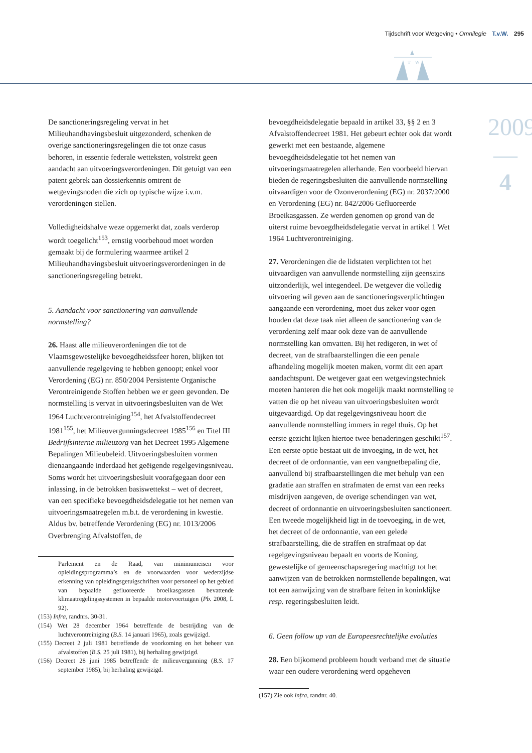Tijdschrift voor Wetgeving • Omnilegie T.v.W. 295
T
W
2009
—
4
De sanctioneringsregeling vervat in het Milieuhandhavingsbesluit uitgezonderd, schenken de overige sanctioneringsregelingen die tot onze casus behoren, in essentie federale wetteksten, volstrekt geen aandacht aan uitvoeringsverordeningen. Dit getuigt van een patent gebrek aan dossierkennis omtrent de wetgevingsnoden die zich op typische wijze i.v.m. verordeningen stellen.
Volledigheidshalve weze opgemerkt dat, zoals verderop wordt toegelicht<sup>153</sup>, ernstig voorbehoud moet worden gemaakt bij de formulering waarmee artikel 2 Milieuhandhavingsbesluit uitvoeringsverordeningen in de sanctioneringsregeling betrekt.
5. Aandacht voor sanctionering van aanvullende normstelling?
26. Haast alle milieuverordeningen die tot de Vlaamsgewestelijke bevoegdheidssfeer horen, blijken tot aanvullende regelgeving te hebben genoopt; enkel voor Verordening (EG) nr. 850/2004 Persistente Organische Verontreinigende Stoffen hebben we er geen gevonden. De normstelling is vervat in uitvoeringsbesluiten van de Wet 1964 Luchtverontreiniging<sup>154</sup>, het Afvalstoffendecreet 1981<sup>155</sup>, het Milieuvergunningsdecreet 1985<sup>156</sup> en Titel III Bedrijfsinterne milieuzorg van het Decreet 1995 Algemene Bepalingen Milieubeleid. Uitvoeringsbesluiten vormen dienaangaande inderdaad het geëigende regelgevingsniveau. Soms wordt het uitvoeringsbesluit voorafgegaan door een inlassing, in de betrokken basiswettekst – wet of decreet, van een specifieke bevoegdheidsdelegatie tot het nemen van uitvoeringsmaatregelen m.b.t. de verordening in kwestie. Aldus bv. betreffende Verordening (EG) nr. 1013/2006 Overbrenging Afvalstoffen, de
Parlement en de Raad, van minimumeisen voor opleidingsprogramma’s en de voorwaarden voor wederzijdse erkenning van opleidingsgetuigschriften voor personeel op het gebied van bepaalde gefluoreerde broeikasgassen bevattende klimaatregelingssystemen in bepaalde motorvoertuigen (Pb. 2008, L 92).
(153) Infra, randnrs. 30-31.
(154) Wet 28 december 1964 betreffende de bestrijding van de luchtverontreiniging (B.S. 14 januari 1965), zoals gewijzigd.
(155) Decreet 2 juli 1981 betreffende de voorkoming en het beheer van afvalstoffen (B.S. 25 juli 1981), bij herhaling gewijzigd.
(156) Decreet 28 juni 1985 betreffende de milieuvergunning (B.S. 17 september 1985), bij herhaling gewijzigd.
bevoegdheidsdelegatie bepaald in artikel 33, §§ 2 en 3 Afvalstoffendecreet 1981. Het gebeurt echter ook dat wordt gewerkt met een bestaande, algemene bevoegdheidsdelegatie tot het nemen van uitvoeringsmaatregelen allerhande. Een voorbeeld hiervan bieden de regeringsbesluiten die aanvullende normstelling uitvaardigen voor de Ozonverordening (EG) nr. 2037/2000 en Verordening (EG) nr. 842/2006 Gefluoreerde Broeikasgassen. Ze werden genomen op grond van de uiterst ruime bevoegdheidsdelegatie vervat in artikel 1 Wet 1964 Luchtverontreiniging.
27. Verordeningen die de lidstaten verplichten tot het uitvaardigen van aanvullende normstelling zijn geenszins uitzonderlijk, wel integendeel. De wetgever die volledig uitvoering wil geven aan de sanctioneringsverplichtingen aangaande een verordening, moet dus zeker voor ogen houden dat deze taak niet alleen de sanctionering van de verordening zelf maar ook deze van de aanvullende normstelling kan omvatten. Bij het redigeren, in wet of decreet, van de strafbaarstellingen die een penale afhandeling mogelijk moeten maken, vormt dit een apart aandachtspunt. De wetgever gaat een wetgevingstechniek moeten hanteren die het ook mogelijk maakt normstelling te vatten die op het niveau van uitvoeringsbesluiten wordt uitgevaardigd. Op dat regelgevingsniveau hoort die aanvullende normstelling immers in regel thuis. Op het eerste gezicht lijken hiertoe twee benaderingen geschikt<sup>157</sup>. Een eerste optie bestaat uit de invoeging, in de wet, het decreet of de ordonnantie, van een vangnetbepaling die, aanvullend bij strafbaarstellingen die met behulp van een gradatie aan straffen en strafmaten de ernst van een reeks misdrijven aangeven, de overige schendingen van wet, decreet of ordonnantie en uitvoeringsbesluiten sanctioneert. Een tweede mogelijkheid ligt in de toevoeging, in de wet, het decreet of de ordonnantie, van een gelede strafbaarstelling, die de straffen en strafmaat op dat regelgevingsniveau bepaalt en voorts de Koning, gewestelijke of gemeenschapsregering machtigt tot het aanwijzen van de betrokken normstellende bepalingen, wat tot een aanwijzing van de strafbare feiten in koninklijke resp. regeringsbesluiten leidt.
6. Geen follow up van de Europeesrechtelijke evoluties
28. Een bijkomend probleem houdt verband met de situatie waar een oudere verordening werd opgeheven
(157) Zie ook infra, randnr. 40.